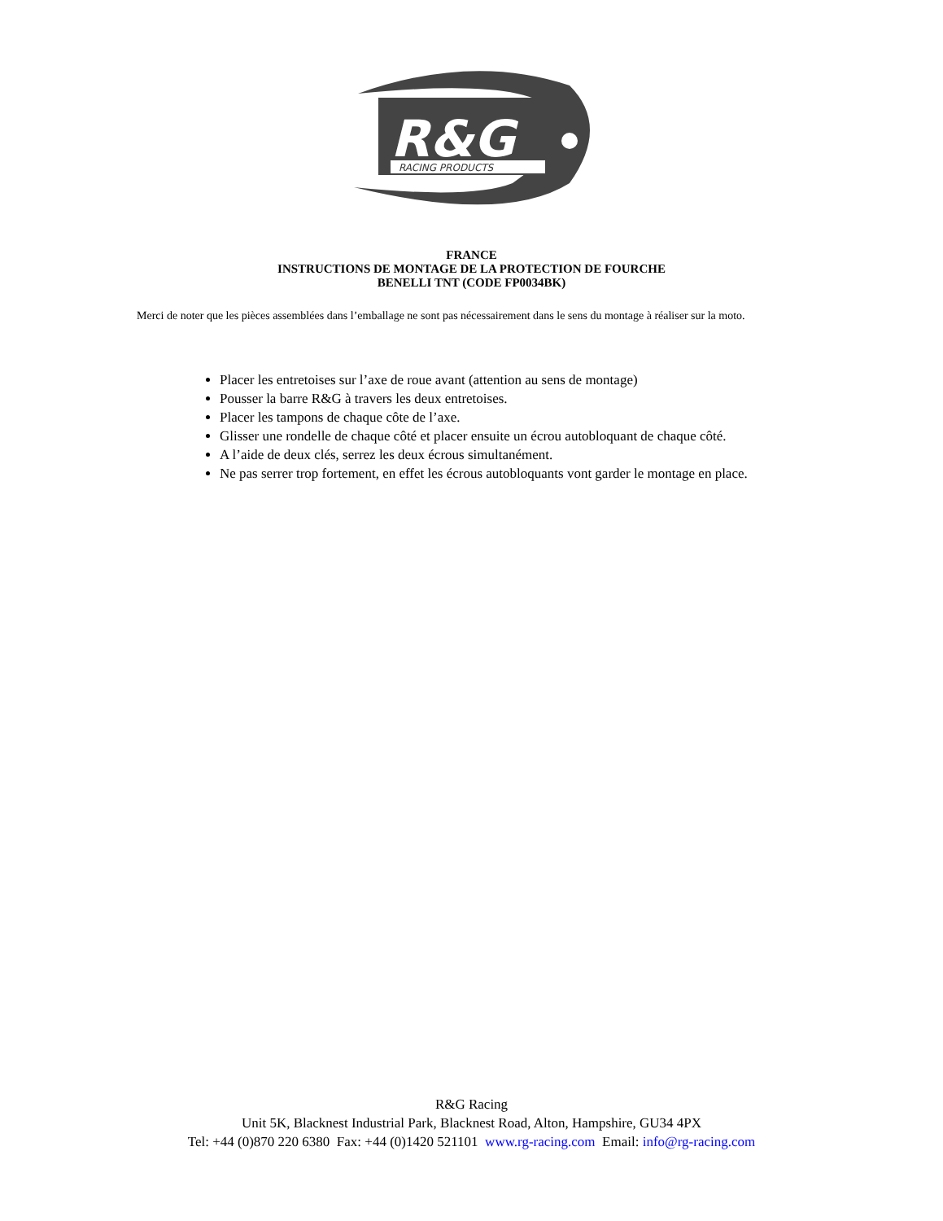R&G
RACING PRODUCTS
FRANCE
INSTRUCTIONS DE MONTAGE DE LA PROTECTION DE FOURCHE
BENELLI TNT (CODE FP0034BK)
Merci de noter que les pièces assemblées dans l’emballage ne sont pas nécessairement dans le sens du montage à réaliser sur la moto.
Placer les entretoises sur l’axe de roue avant (attention au sens de montage)
Pousser la barre R&G à travers les deux entretoises.
Placer les tampons de chaque côte de l’axe.
Glisser une rondelle de chaque côté et placer ensuite un écrou autobloquant de chaque côté.
A l’aide de deux clés, serrez les deux écrous simultanément.
Ne pas serrer trop fortement, en effet les écrous autobloquants vont garder le montage en place.
R&G Racing
Unit 5K, Blacknest Industrial Park, Blacknest Road, Alton, Hampshire, GU34 4PX
Tel: +44 (0)870 220 6380 Fax: +44 (0)1420 521101 www.rg-racing.com Email: info@rg-racing.com